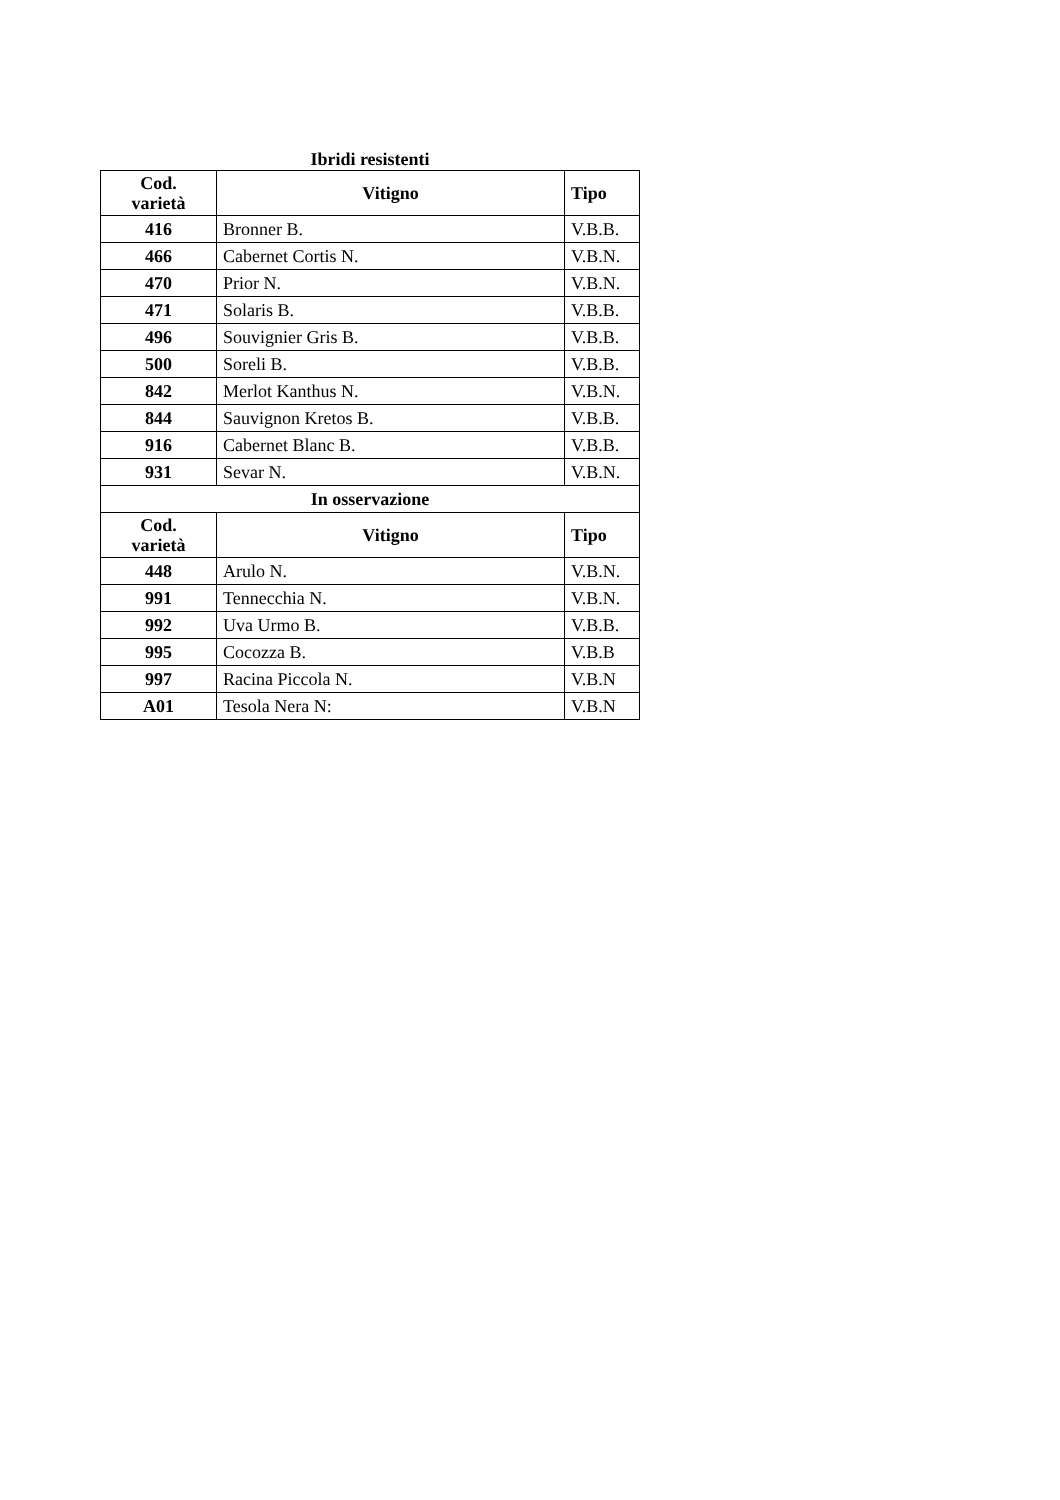Ibridi resistenti
| Cod. varietà | Vitigno | Tipo |
| --- | --- | --- |
| 416 | Bronner B. | V.B.B. |
| 466 | Cabernet Cortis N. | V.B.N. |
| 470 | Prior N. | V.B.N. |
| 471 | Solaris B. | V.B.B. |
| 496 | Souvignier Gris B. | V.B.B. |
| 500 | Soreli B. | V.B.B. |
| 842 | Merlot Kanthus N. | V.B.N. |
| 844 | Sauvignon Kretos B. | V.B.B. |
| 916 | Cabernet Blanc B. | V.B.B. |
| 931 | Sevar N. | V.B.N. |
| In osservazione | | |
| Cod. varietà | Vitigno | Tipo |
| 448 | Arulo N. | V.B.N. |
| 991 | Tennecchia N. | V.B.N. |
| 992 | Uva Urmo B. | V.B.B. |
| 995 | Cocozza B. | V.B.B |
| 997 | Racina Piccola N. | V.B.N |
| A01 | Tesola Nera N: | V.B.N |